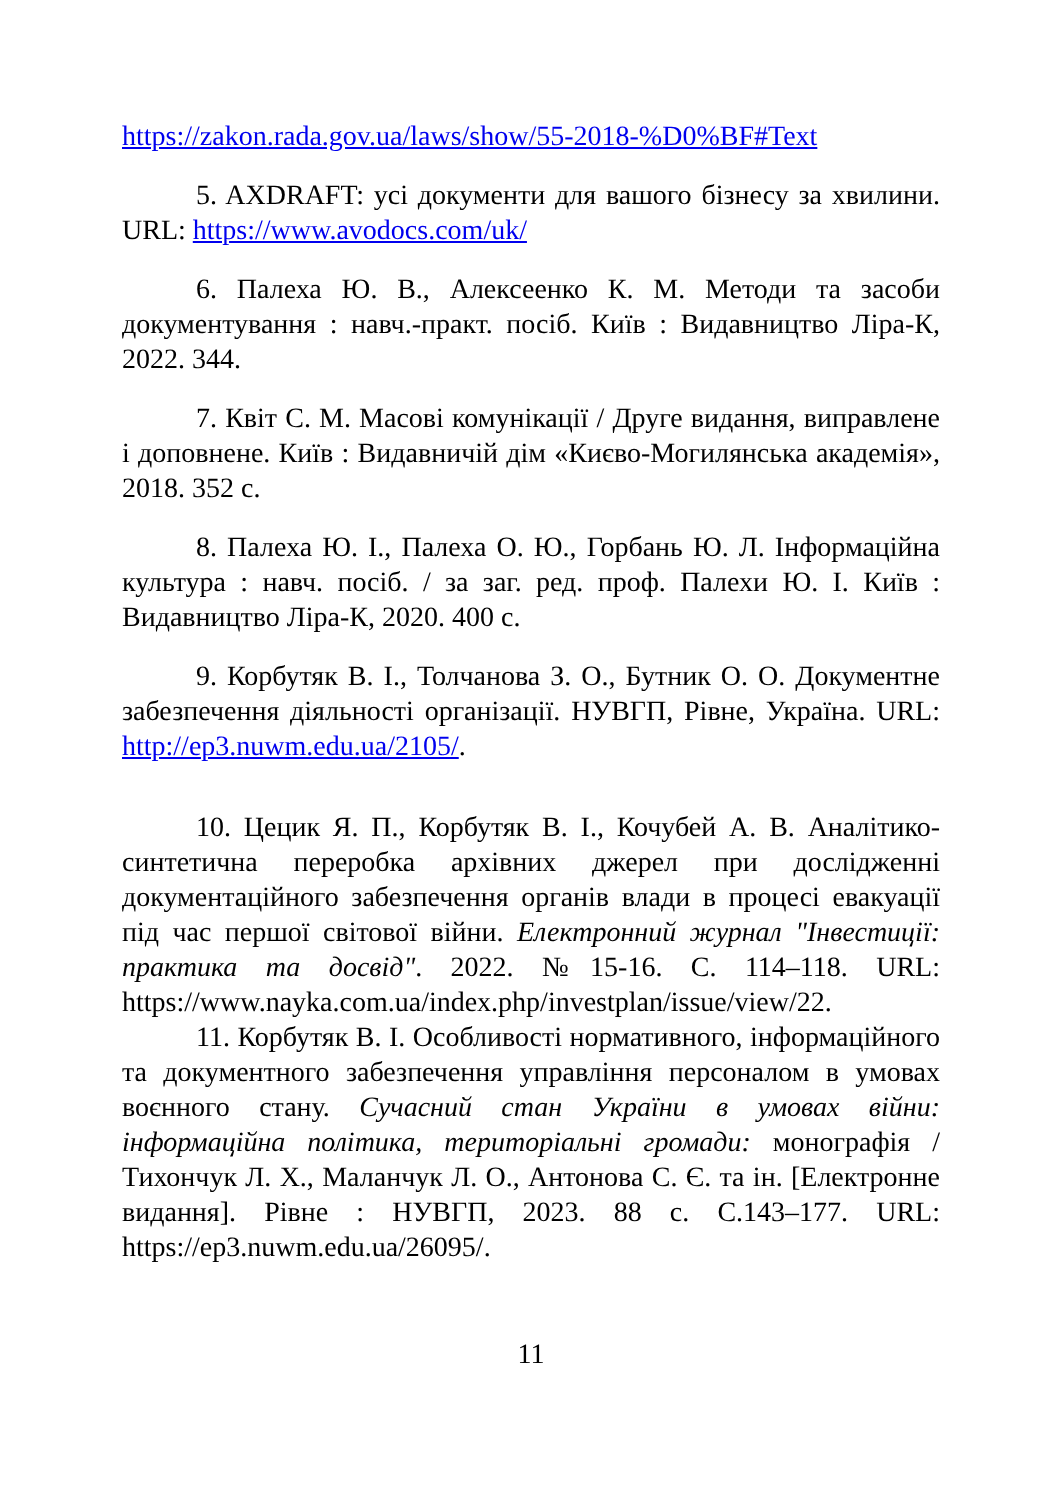https://zakon.rada.gov.ua/laws/show/55-2018-%D0%BF#Text
5. AXDRAFT: усі документи для вашого бізнесу за хвилини. URL: https://www.avodocs.com/uk/
6. Палеха Ю. В., Алексеенко К. М. Методи та засоби документування : навч.-практ. посіб. Київ : Видавництво Ліра-К, 2022. 344.
7. Квіт С. М. Масові комунікації / Друге видання, виправлене і доповнене. Київ : Видавничій дім «Києво-Могилянська академія», 2018. 352 с.
8. Палеха Ю. І., Палеха О. Ю., Горбань Ю. Л. Інформаційна культура : навч. посіб. / за заг. ред. проф. Палехи Ю. І. Київ : Видавництво Ліра-К, 2020. 400 с.
9. Корбутяк В. І., Толчанова З. О., Бутник О. О. Документне забезпечення діяльності організації. НУВГП, Рівне, Україна. URL: http://ep3.nuwm.edu.ua/2105/.
10. Цецик Я. П., Корбутяк В. І., Кочубей А. В. Аналітико-синтетична переробка архівних джерел при дослідженні документаційного забезпечення органів влади в процесі евакуації під час першої світової війни. Електронний журнал "Інвестиції: практика та досвід". 2022. №15-16. С. 114–118. URL: https://www.nayka.com.ua/index.php/investplan/issue/view/22.
11. Корбутяк В. І. Особливості нормативного, інформаційного та документного забезпечення управління персоналом в умовах воєнного стану. Сучасний стан України в умовах війни: інформаційна політика, територіальні громади: монографія / Тихончук Л. Х., Маланчук Л. О., Антонова С. Є. та ін. [Електронне видання]. Рівне : НУВГП, 2023. 88 с. С.143–177. URL: https://ep3.nuwm.edu.ua/26095/.
11